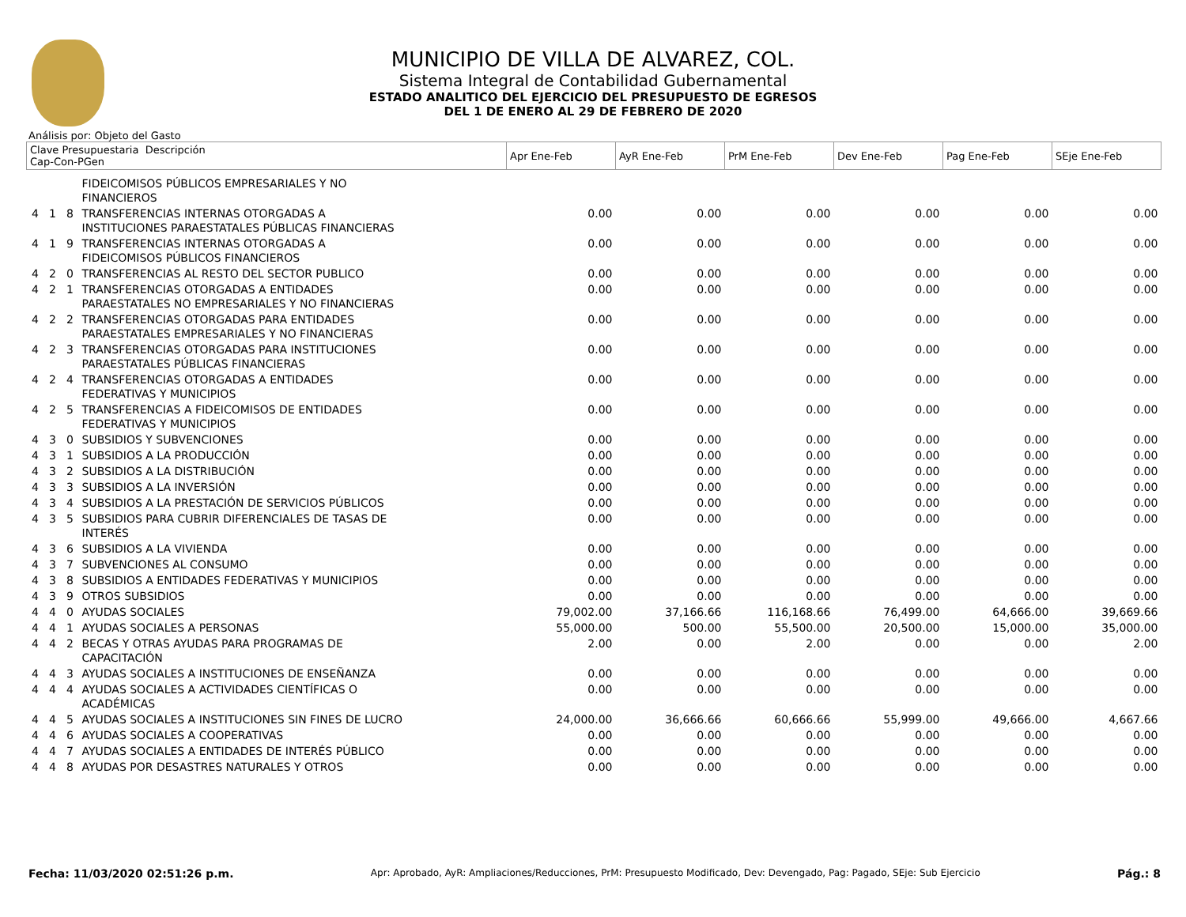MUNICIPIO DE VILLA DE ALVAREZ, COL.
Sistema Integral de Contabilidad Gubernamental
ESTADO ANALITICO DEL EJERCICIO DEL PRESUPUESTO DE EGRESOS
DEL 1 DE ENERO AL 29 DE FEBRERO DE 2020
Análisis por: Objeto del Gasto
| Clave Presupuestaria Descripción Cap-Con-PGen | | | | Apr Ene-Feb | AyR Ene-Feb | PrM Ene-Feb | Dev Ene-Feb | Pag Ene-Feb | SEje Ene-Feb |
| --- | --- | --- | --- | --- | --- | --- | --- | --- | --- |
| | | | FIDEICOMISOS PÚBLICOS EMPRESARIALES Y NO FINANCIEROS | | | | | | |
| 4 | 1 | 8 | TRANSFERENCIAS INTERNAS OTORGADAS A INSTITUCIONES PARAESTATALES PÚBLICAS FINANCIERAS | 0.00 | 0.00 | 0.00 | 0.00 | 0.00 | 0.00 |
| 4 | 1 | 9 | TRANSFERENCIAS INTERNAS OTORGADAS A FIDEICOMISOS PÚBLICOS FINANCIEROS | 0.00 | 0.00 | 0.00 | 0.00 | 0.00 | 0.00 |
| 4 | 2 | 0 | TRANSFERENCIAS AL RESTO DEL SECTOR PUBLICO | 0.00 | 0.00 | 0.00 | 0.00 | 0.00 | 0.00 |
| 4 | 2 | 1 | TRANSFERENCIAS OTORGADAS A ENTIDADES PARAESTATALES NO EMPRESARIALES Y NO FINANCIERAS | 0.00 | 0.00 | 0.00 | 0.00 | 0.00 | 0.00 |
| 4 | 2 | 2 | TRANSFERENCIAS OTORGADAS PARA ENTIDADES PARAESTATALES EMPRESARIALES Y NO FINANCIERAS | 0.00 | 0.00 | 0.00 | 0.00 | 0.00 | 0.00 |
| 4 | 2 | 3 | TRANSFERENCIAS OTORGADAS PARA INSTITUCIONES PARAESTATALES PÚBLICAS FINANCIERAS | 0.00 | 0.00 | 0.00 | 0.00 | 0.00 | 0.00 |
| 4 | 2 | 4 | TRANSFERENCIAS OTORGADAS A ENTIDADES FEDERATIVAS Y MUNICIPIOS | 0.00 | 0.00 | 0.00 | 0.00 | 0.00 | 0.00 |
| 4 | 2 | 5 | TRANSFERENCIAS A FIDEICOMISOS DE ENTIDADES FEDERATIVAS Y MUNICIPIOS | 0.00 | 0.00 | 0.00 | 0.00 | 0.00 | 0.00 |
| 4 | 3 | 0 | SUBSIDIOS Y SUBVENCIONES | 0.00 | 0.00 | 0.00 | 0.00 | 0.00 | 0.00 |
| 4 | 3 | 1 | SUBSIDIOS A LA PRODUCCIÓN | 0.00 | 0.00 | 0.00 | 0.00 | 0.00 | 0.00 |
| 4 | 3 | 2 | SUBSIDIOS A LA DISTRIBUCIÓN | 0.00 | 0.00 | 0.00 | 0.00 | 0.00 | 0.00 |
| 4 | 3 | 3 | SUBSIDIOS A LA INVERSIÓN | 0.00 | 0.00 | 0.00 | 0.00 | 0.00 | 0.00 |
| 4 | 3 | 4 | SUBSIDIOS A LA PRESTACIÓN DE SERVICIOS PÚBLICOS | 0.00 | 0.00 | 0.00 | 0.00 | 0.00 | 0.00 |
| 4 | 3 | 5 | SUBSIDIOS PARA CUBRIR DIFERENCIALES DE TASAS DE INTERÉS | 0.00 | 0.00 | 0.00 | 0.00 | 0.00 | 0.00 |
| 4 | 3 | 6 | SUBSIDIOS A LA VIVIENDA | 0.00 | 0.00 | 0.00 | 0.00 | 0.00 | 0.00 |
| 4 | 3 | 7 | SUBVENCIONES AL CONSUMO | 0.00 | 0.00 | 0.00 | 0.00 | 0.00 | 0.00 |
| 4 | 3 | 8 | SUBSIDIOS A ENTIDADES FEDERATIVAS Y MUNICIPIOS | 0.00 | 0.00 | 0.00 | 0.00 | 0.00 | 0.00 |
| 4 | 3 | 9 | OTROS SUBSIDIOS | 0.00 | 0.00 | 0.00 | 0.00 | 0.00 | 0.00 |
| 4 | 4 | 0 | AYUDAS SOCIALES | 79,002.00 | 37,166.66 | 116,168.66 | 76,499.00 | 64,666.00 | 39,669.66 |
| 4 | 4 | 1 | AYUDAS SOCIALES A PERSONAS | 55,000.00 | 500.00 | 55,500.00 | 20,500.00 | 15,000.00 | 35,000.00 |
| 4 | 4 | 2 | BECAS Y OTRAS AYUDAS PARA PROGRAMAS DE CAPACITACIÓN | 2.00 | 0.00 | 2.00 | 0.00 | 0.00 | 2.00 |
| 4 | 4 | 3 | AYUDAS SOCIALES A INSTITUCIONES DE ENSEÑANZA | 0.00 | 0.00 | 0.00 | 0.00 | 0.00 | 0.00 |
| 4 | 4 | 4 | AYUDAS SOCIALES A ACTIVIDADES CIENTÍFICAS O ACADÉMICAS | 0.00 | 0.00 | 0.00 | 0.00 | 0.00 | 0.00 |
| 4 | 4 | 5 | AYUDAS SOCIALES A INSTITUCIONES SIN FINES DE LUCRO | 24,000.00 | 36,666.66 | 60,666.66 | 55,999.00 | 49,666.00 | 4,667.66 |
| 4 | 4 | 6 | AYUDAS SOCIALES A COOPERATIVAS | 0.00 | 0.00 | 0.00 | 0.00 | 0.00 | 0.00 |
| 4 | 4 | 7 | AYUDAS SOCIALES A ENTIDADES DE INTERÉS PÚBLICO | 0.00 | 0.00 | 0.00 | 0.00 | 0.00 | 0.00 |
| 4 | 4 | 8 | AYUDAS POR DESASTRES NATURALES Y OTROS | 0.00 | 0.00 | 0.00 | 0.00 | 0.00 | 0.00 |
Fecha: 11/03/2020 02:51:26 p.m. Apr: Aprobado, AyR: Ampliaciones/Reducciones, PrM: Presupuesto Modificado, Dev: Devengado, Pag: Pagado, SEje: Sub Ejercicio Pág.: 8